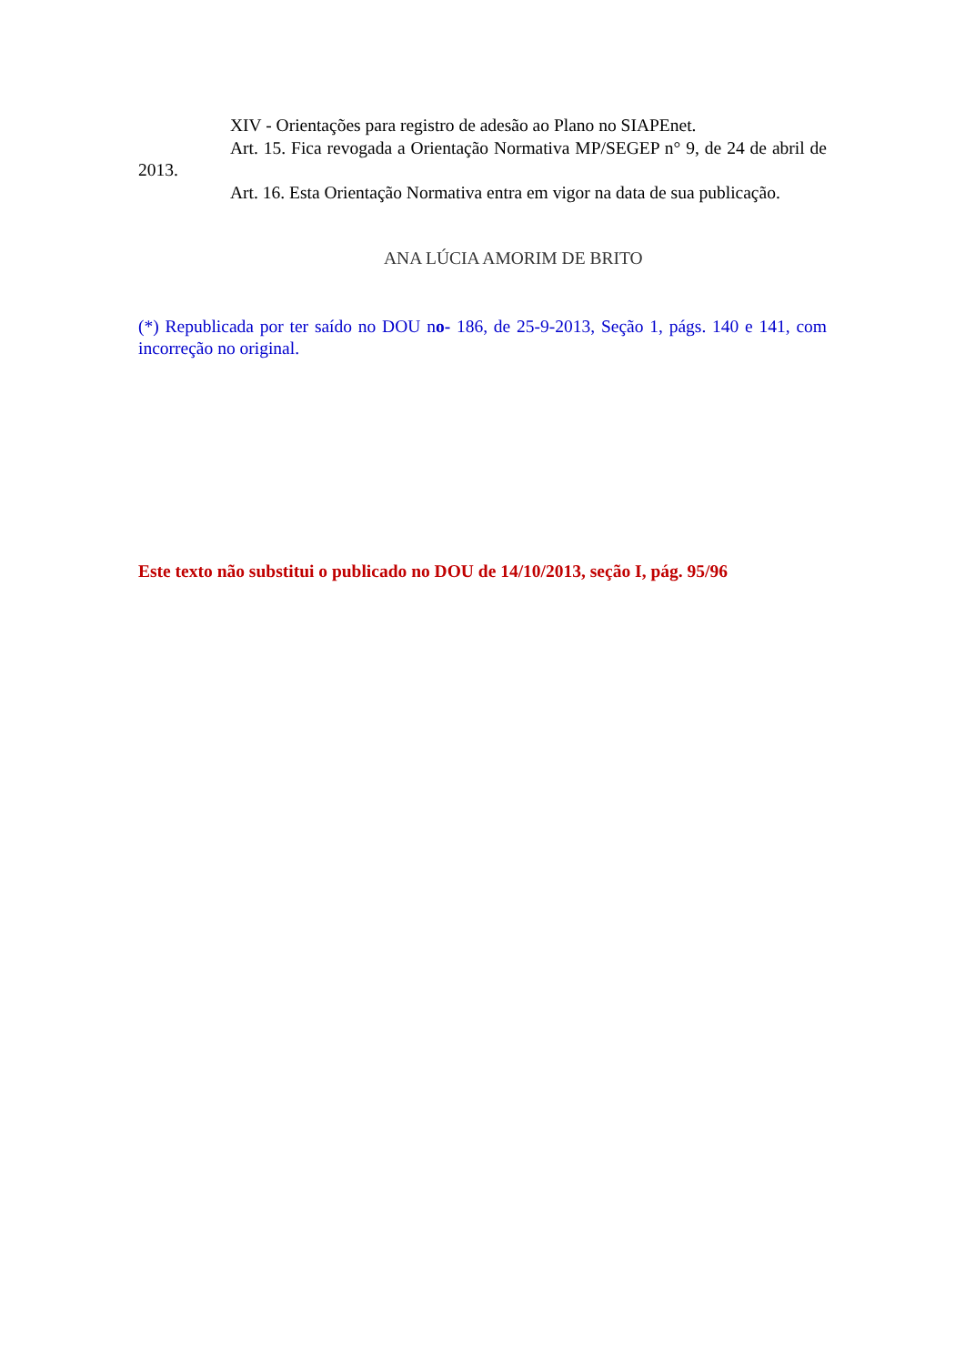XIV - Orientações para registro de adesão ao Plano no SIAPEnet.
Art. 15. Fica revogada a Orientação Normativa MP/SEGEP n° 9, de 24 de abril de 2013.
Art. 16. Esta Orientação Normativa entra em vigor na data de sua publicação.
ANA LÚCIA AMORIM DE BRITO
(*) Republicada por ter saído no DOU no- 186, de 25-9-2013, Seção 1, págs. 140 e 141, com incorreção no original.
Este texto não substitui o publicado no DOU de 14/10/2013, seção I, pág. 95/96